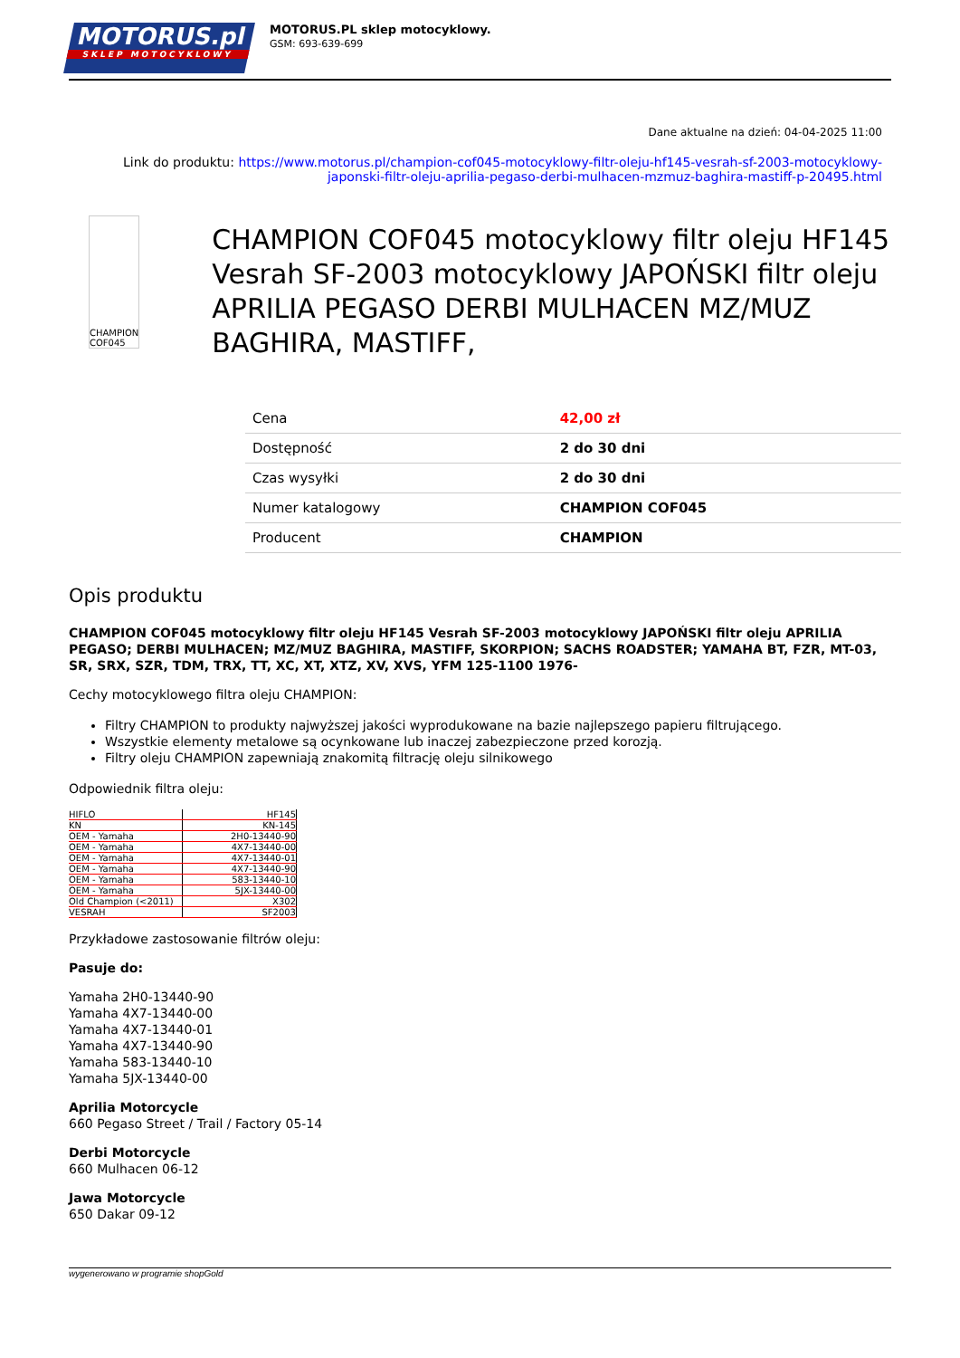MOTORUS.pl
SKLEP MOTOCYKLOWY
MOTORUS.PL sklep motocyklowy.
GSM: 693-639-699
Dane aktualne na dzień: 04-04-2025 11:00
Link do produktu: https://www.motorus.pl/champion-cof045-motocyklowy-filtr-oleju-hf145-vesrah-sf-2003-motocyklowy-japonski-filtr-oleju-aprilia-pegaso-derbi-mulhacen-mzmuz-baghira-mastiff-p-20495.html
CHAMPION COF045
CHAMPION COF045 motocyklowy filtr oleju HF145 Vesrah SF-2003 motocyklowy JAPOŃSKI filtr oleju APRILIA PEGASO DERBI MULHACEN MZ/MUZ BAGHIRA, MASTIFF,
| Cena | 42,00 zł |
| Dostępność | 2 do 30 dni |
| Czas wysyłki | 2 do 30 dni |
| Numer katalogowy | CHAMPION COF045 |
| Producent | CHAMPION |
Opis produktu
CHAMPION COF045 motocyklowy filtr oleju HF145 Vesrah SF-2003 motocyklowy JAPOŃSKI filtr oleju APRILIA PEGASO; DERBI MULHACEN; MZ/MUZ BAGHIRA, MASTIFF, SKORPION; SACHS ROADSTER; YAMAHA BT, FZR, MT-03, SR, SRX, SZR, TDM, TRX, TT, XC, XT, XTZ, XV, XVS, YFM 125-1100 1976-
Cechy motocyklowego filtra oleju CHAMPION:
Filtry CHAMPION to produkty najwyższej jakości wyprodukowane na bazie najlepszego papieru filtrującego.
Wszystkie elementy metalowe są ocynkowane lub inaczej zabezpieczone przed korozją.
Filtry oleju CHAMPION zapewniają znakomitą filtrację oleju silnikowego
Odpowiednik filtra oleju:
| HIFLO | HF145 |
| KN | KN-145 |
| OEM - Yamaha | 2H0-13440-90 |
| OEM - Yamaha | 4X7-13440-00 |
| OEM - Yamaha | 4X7-13440-01 |
| OEM - Yamaha | 4X7-13440-90 |
| OEM - Yamaha | 583-13440-10 |
| OEM - Yamaha | 5JX-13440-00 |
| Old Champion (<2011) | X302 |
| VESRAH | SF2003 |
Przykładowe zastosowanie filtrów oleju:
Pasuje do:
Yamaha 2H0-13440-90
Yamaha 4X7-13440-00
Yamaha 4X7-13440-01
Yamaha 4X7-13440-90
Yamaha 583-13440-10
Yamaha 5JX-13440-00
Aprilia Motorcycle
660 Pegaso Street / Trail / Factory 05-14
Derbi Motorcycle
660 Mulhacen 06-12
Jawa Motorcycle
650 Dakar 09-12
wygenerowano w programie shopGold